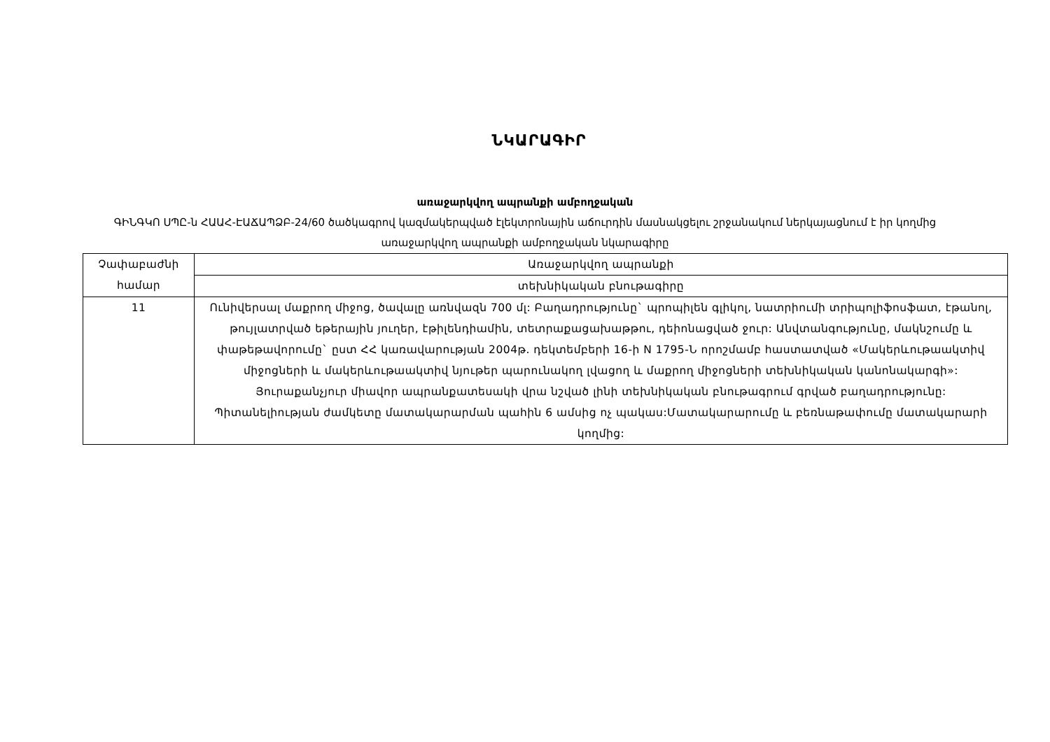ՆԿԱՐԱԳԻՐ
առաջարկվող ապրանքի ամբողջական
ԳԻՆԳԿՈ ՍՊԸ-ն ՀԱԱՀ-ԷԱՃԱՊՁԲ-24/60 ծածկագրով կազմակերպված էլեկտրոնային աճուրդին մասնակցելու շրջանակում ներկայացնում է իր կողմից առաջարկվող ապրանքի ամբողջական նկարագիրը
| Չափաբաժնի համար | Առաջարկվող ապրանքի |
| --- | --- |
| | տեխնիկական բնութագիրը |
| 11 | Ունիվերսալ մաքրող միջոց, ծավալը առնվազն 700 մլ: Բաղադրությունը` պրոպիլեն գլիկոլ, նատրիումի տրիպոլիֆոսֆատ, էթանոլ, թույլատրված եթերային յուղեր, էթիլենդիամին, տետրաքացախաթթու, դեիոնացված ջուր: Անվտանգությունը, մակնշումը և փաթեթավորումը` ըստ ՀՀ կառավարության 2004թ. դեկտեմբերի 16-ի N 1795-Ն որոշմամբ հաստատված «Մակերևութաակտիվ միջոցների և մակերևութաակտիվ նյութեր պարունակող լվացող և մաքրող միջոցների տեխնիկական կանոնակարգի»: Յուրաքանչյուր միավոր ապրանքատեսակի վրա նշված լինի տեխնիկական բնութագրում գրված բաղադրությունը: Պիտանելիության ժամկետը մատակարարման պահին 6 ամսից ոչ պակաս:Մատակարարումը և բեռնաթափումը մատակարարի կողմից: |